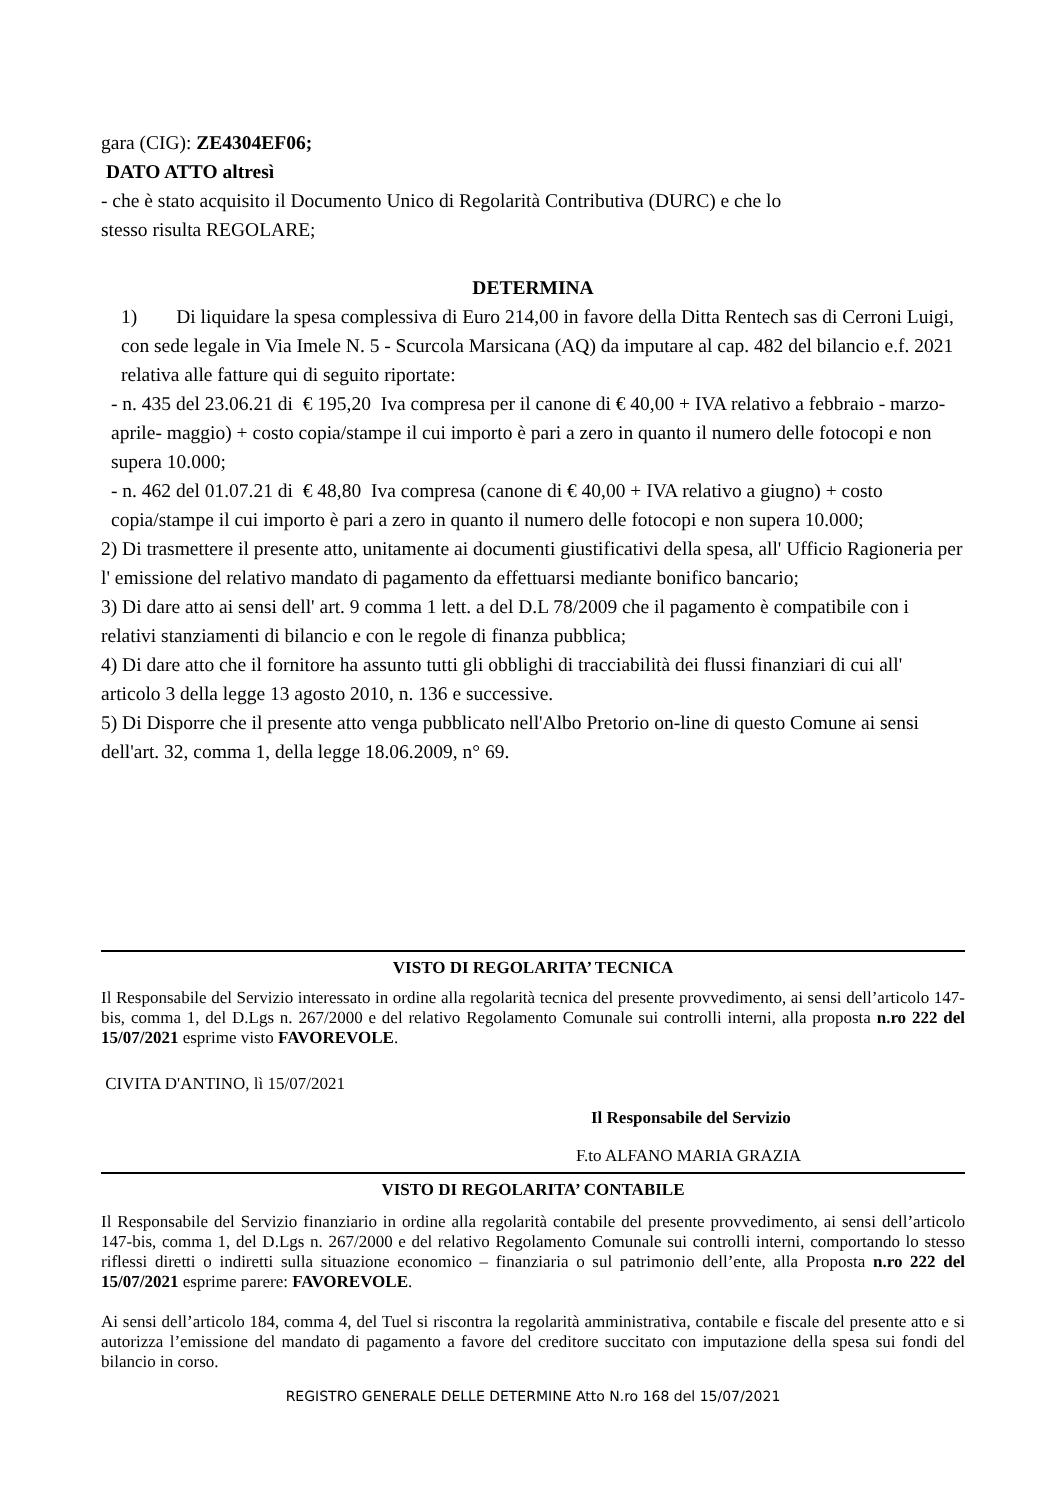gara (CIG): ZE4304EF06;
DATO ATTO altresì
- che è stato acquisito il Documento Unico di Regolarità Contributiva (DURC) e che lo
stesso risulta REGOLARE;
DETERMINA
1) Di liquidare la spesa complessiva di Euro 214,00 in favore della Ditta Rentech sas di Cerroni Luigi, con sede legale in Via Imele N. 5 - Scurcola Marsicana (AQ) da imputare al cap. 482 del bilancio e.f. 2021 relativa alle fatture qui di seguito riportate:
- n. 435 del 23.06.21 di € 195,20 Iva compresa per il canone di € 40,00 + IVA relativo a febbraio - marzo-aprile- maggio) + costo copia/stampe il cui importo è pari a zero in quanto il numero delle fotocopi e non supera 10.000;
- n. 462 del 01.07.21 di € 48,80 Iva compresa (canone di € 40,00 + IVA relativo a giugno) + costo copia/stampe il cui importo è pari a zero in quanto il numero delle fotocopi e non supera 10.000;
2) Di trasmettere il presente atto, unitamente ai documenti giustificativi della spesa, all' Ufficio Ragioneria per l' emissione del relativo mandato di pagamento da effettuarsi mediante bonifico bancario;
3) Di dare atto ai sensi dell' art. 9 comma 1 lett. a del D.L 78/2009 che il pagamento è compatibile con i relativi stanziamenti di bilancio e con le regole di finanza pubblica;
4) Di dare atto che il fornitore ha assunto tutti gli obblighi di tracciabilità dei flussi finanziari di cui all' articolo 3 della legge 13 agosto 2010, n. 136 e successive.
5) Di Disporre che il presente atto venga pubblicato nell'Albo Pretorio on-line di questo Comune ai sensi dell'art. 32, comma 1, della legge 18.06.2009, n° 69.
VISTO DI REGOLARITA’ TECNICA
Il Responsabile del Servizio interessato in ordine alla regolarità tecnica del presente provvedimento, ai sensi dell’articolo 147-bis, comma 1, del D.Lgs n. 267/2000 e del relativo Regolamento Comunale sui controlli interni, alla proposta n.ro 222 del 15/07/2021 esprime visto FAVOREVOLE.
CIVITA D'ANTINO, lì 15/07/2021
Il Responsabile del Servizio
F.to ALFANO MARIA GRAZIA
VISTO DI REGOLARITA’ CONTABILE
Il Responsabile del Servizio finanziario in ordine alla regolarità contabile del presente provvedimento, ai sensi dell’articolo 147-bis, comma 1, del D.Lgs n. 267/2000 e del relativo Regolamento Comunale sui controlli interni, comportando lo stesso riflessi diretti o indiretti sulla situazione economico – finanziaria o sul patrimonio dell’ente, alla Proposta n.ro 222 del 15/07/2021 esprime parere: FAVOREVOLE.
Ai sensi dell’articolo 184, comma 4, del Tuel si riscontra la regolarità amministrativa, contabile e fiscale del presente atto e si autorizza l’emissione del mandato di pagamento a favore del creditore succitato con imputazione della spesa sui fondi del bilancio in corso.
REGISTRO GENERALE DELLE DETERMINE Atto N.ro 168 del 15/07/2021